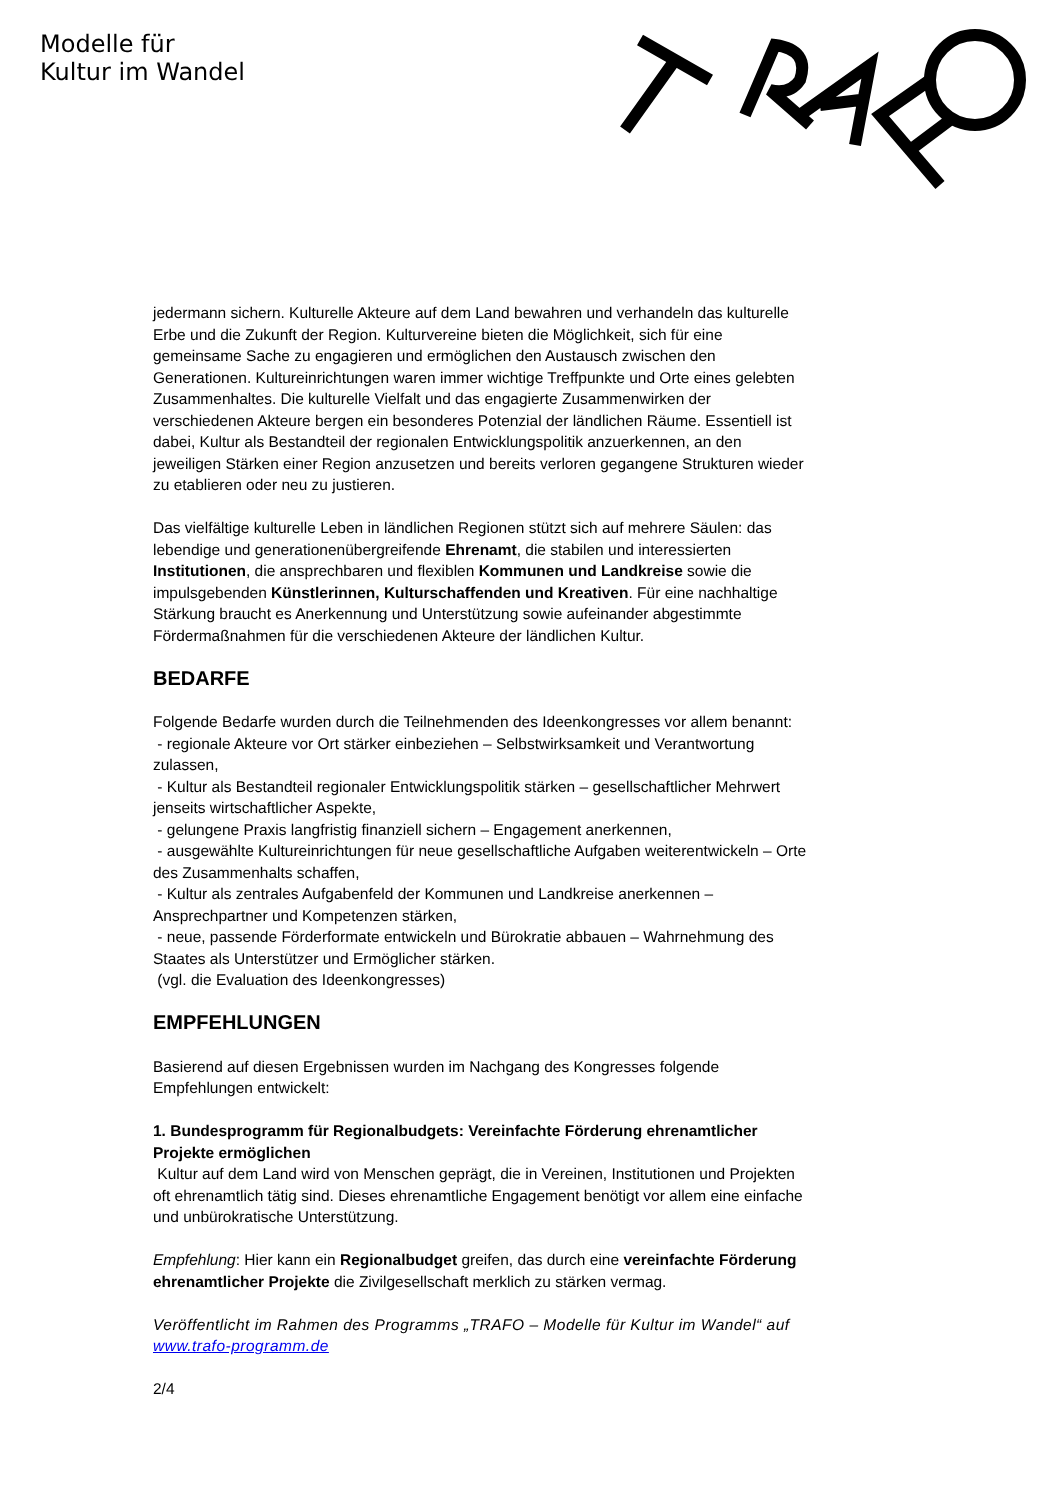Modelle für
Kultur im Wandel
jedermann sichern. Kulturelle Akteure auf dem Land bewahren und verhandeln das kulturelle Erbe und die Zukunft der Region. Kulturvereine bieten die Möglichkeit, sich für eine gemeinsame Sache zu engagieren und ermöglichen den Austausch zwischen den Generationen. Kultureinrichtungen waren immer wichtige Treffpunkte und Orte eines gelebten Zusammenhaltes. Die kulturelle Vielfalt und das engagierte Zusammenwirken der verschiedenen Akteure bergen ein besonderes Potenzial der ländlichen Räume. Essentiell ist dabei, Kultur als Bestandteil der regionalen Entwicklungspolitik anzuerkennen, an den jeweiligen Stärken einer Region anzusetzen und bereits verloren gegangene Strukturen wieder zu etablieren oder neu zu justieren.
Das vielfältige kulturelle Leben in ländlichen Regionen stützt sich auf mehrere Säulen: das lebendige und generationenübergreifende Ehrenamt, die stabilen und interessierten Institutionen, die ansprechbaren und flexiblen Kommunen und Landkreise sowie die impulsgebenden Künstlerinnen, Kulturschaffenden und Kreativen. Für eine nachhaltige Stärkung braucht es Anerkennung und Unterstützung sowie aufeinander abgestimmte Fördermaßnahmen für die verschiedenen Akteure der ländlichen Kultur.
BEDARFE
Folgende Bedarfe wurden durch die Teilnehmenden des Ideenkongresses vor allem benannt:
- regionale Akteure vor Ort stärker einbeziehen – Selbstwirksamkeit und Verantwortung zulassen,
- Kultur als Bestandteil regionaler Entwicklungspolitik stärken – gesellschaftlicher Mehrwert jenseits wirtschaftlicher Aspekte,
- gelungene Praxis langfristig finanziell sichern – Engagement anerkennen,
- ausgewählte Kultureinrichtungen für neue gesellschaftliche Aufgaben weiterentwickeln – Orte des Zusammenhalts schaffen,
- Kultur als zentrales Aufgabenfeld der Kommunen und Landkreise anerkennen – Ansprechpartner und Kompetenzen stärken,
- neue, passende Förderformate entwickeln und Bürokratie abbauen – Wahrnehmung des Staates als Unterstützer und Ermöglicher stärken.
(vgl. die Evaluation des Ideenkongresses)
EMPFEHLUNGEN
Basierend auf diesen Ergebnissen wurden im Nachgang des Kongresses folgende Empfehlungen entwickelt:
1. Bundesprogramm für Regionalbudgets: Vereinfachte Förderung ehrenamtlicher Projekte ermöglichen
Kultur auf dem Land wird von Menschen geprägt, die in Vereinen, Institutionen und Projekten oft ehrenamtlich tätig sind. Dieses ehrenamtliche Engagement benötigt vor allem eine einfache und unbürokratische Unterstützung.
Empfehlung: Hier kann ein Regionalbudget greifen, das durch eine vereinfachte Förderung ehrenamtlicher Projekte die Zivilgesellschaft merklich zu stärken vermag.
Veröffentlicht im Rahmen des Programms „TRAFO – Modelle für Kultur im Wandel“ auf www.trafo-programm.de
2/4